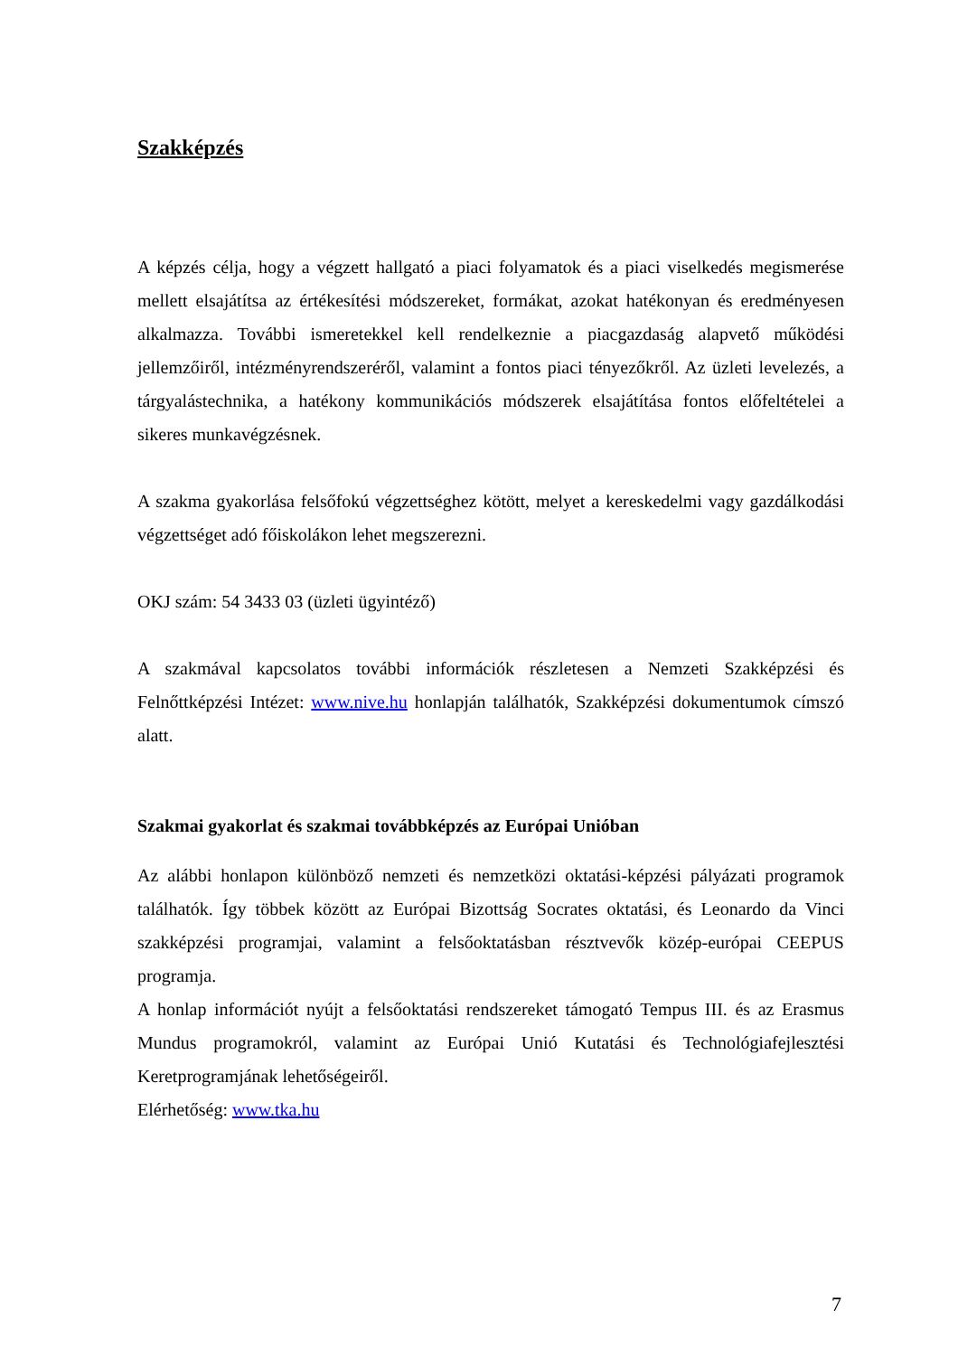Szakképzés
A képzés célja, hogy a végzett hallgató a piaci folyamatok és a piaci viselkedés megismerése mellett elsajátítsa az értékesítési módszereket, formákat, azokat hatékonyan és eredményesen alkalmazza. További ismeretekkel kell rendelkeznie a piacgazdaság alapvető működési jellemzőiről, intézményrendszeréről, valamint a fontos piaci tényezőkről. Az üzleti levelezés, a tárgyalástechnika, a hatékony kommunikációs módszerek elsajátítása fontos előfeltételei a sikeres munkavégzésnek.
A szakma gyakorlása felsőfokú végzettséghez kötött, melyet a kereskedelmi vagy gazdálkodási végzettséget adó főiskolákon lehet megszerezni.
OKJ szám: 54 3433 03 (üzleti ügyintéző)
A szakmával kapcsolatos további információk részletesen a Nemzeti Szakképzési és Felnőttképzési Intézet: www.nive.hu honlapján találhatók, Szakképzési dokumentumok címszó alatt.
Szakmai gyakorlat és szakmai továbbképzés az Európai Unióban
Az alábbi honlapon különböző nemzeti és nemzetközi oktatási-képzési pályázati programok találhatók. Így többek között az Európai Bizottság Socrates oktatási, és Leonardo da Vinci szakképzési programjai, valamint a felsőoktatásban résztvevők közép-európai CEEPUS programja.
A honlap információt nyújt a felsőoktatási rendszereket támogató Tempus III. és az Erasmus Mundus programokról, valamint az Európai Unió Kutatási és Technológiafejlesztési Keretprogramjának lehetőségeiről.
Elérhetőség: www.tka.hu
7